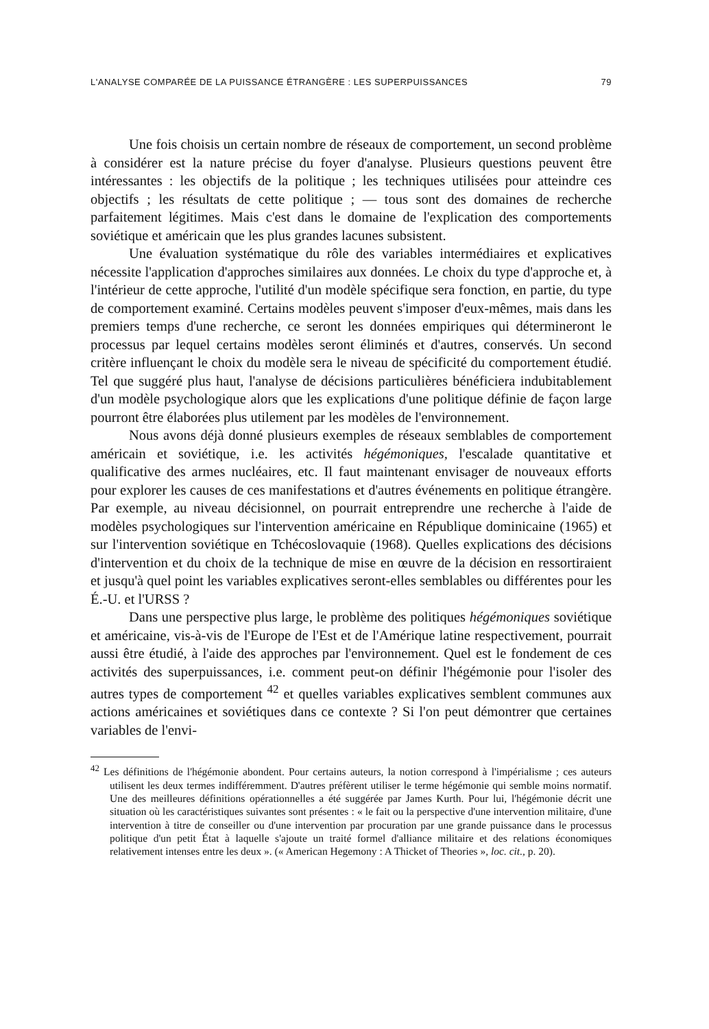L'ANALYSE COMPARÉE DE LA PUISSANCE ÉTRANGÈRE : LES SUPERPUISSANCES 79
Une fois choisis un certain nombre de réseaux de comportement, un second problème à considérer est la nature précise du foyer d'analyse. Plusieurs questions peuvent être intéressantes : les objectifs de la politique ; les techniques utilisées pour atteindre ces objectifs ; les résultats de cette politique ; — tous sont des domaines de recherche parfaitement légitimes. Mais c'est dans le domaine de l'explication des comportements soviétique et américain que les plus grandes lacunes subsistent.
Une évaluation systématique du rôle des variables intermédiaires et explicatives nécessite l'application d'approches similaires aux données. Le choix du type d'approche et, à l'intérieur de cette approche, l'utilité d'un modèle spécifique sera fonction, en partie, du type de comportement examiné. Certains modèles peuvent s'imposer d'eux-mêmes, mais dans les premiers temps d'une recherche, ce seront les données empiriques qui détermineront le processus par lequel certains modèles seront éliminés et d'autres, conservés. Un second critère influençant le choix du modèle sera le niveau de spécificité du comportement étudié. Tel que suggéré plus haut, l'analyse de décisions particulières bénéficiera indubitablement d'un modèle psychologique alors que les explications d'une politique définie de façon large pourront être élaborées plus utilement par les modèles de l'environnement.
Nous avons déjà donné plusieurs exemples de réseaux semblables de comportement américain et soviétique, i.e. les activités hégémoniques, l'escalade quantitative et qualificative des armes nucléaires, etc. Il faut maintenant envisager de nouveaux efforts pour explorer les causes de ces manifestations et d'autres événements en politique étrangère. Par exemple, au niveau décisionnel, on pourrait entreprendre une recherche à l'aide de modèles psychologiques sur l'intervention américaine en République dominicaine (1965) et sur l'intervention soviétique en Tchécoslovaquie (1968). Quelles explications des décisions d'intervention et du choix de la technique de mise en œuvre de la décision en ressortiraient et jusqu'à quel point les variables explicatives seront-elles semblables ou différentes pour les É.-U. et l'URSS ?
Dans une perspective plus large, le problème des politiques hégémoniques soviétique et américaine, vis-à-vis de l'Europe de l'Est et de l'Amérique latine respectivement, pourrait aussi être étudié, à l'aide des approches par l'environnement. Quel est le fondement de ces activités des superpuissances, i.e. comment peut-on définir l'hégémonie pour l'isoler des autres types de comportement <sup>42</sup> et quelles variables explicatives semblent communes aux actions américaines et soviétiques dans ce contexte ? Si l'on peut démontrer que certaines variables de l'envi-
<sup>42</sup> Les définitions de l'hégémonie abondent. Pour certains auteurs, la notion correspond à l'impérialisme ; ces auteurs utilisent les deux termes indifféremment. D'autres préfèrent utiliser le terme hégémonie qui semble moins normatif. Une des meilleures définitions opérationnelles a été suggérée par James Kurth. Pour lui, l'hégémonie décrit une situation où les caractéristiques suivantes sont présentes : « le fait ou la perspective d'une intervention militaire, d'une intervention à titre de conseiller ou d'une intervention par procuration par une grande puissance dans le processus politique d'un petit État à laquelle s'ajoute un traité formel d'alliance militaire et des relations économiques relativement intenses entre les deux ». (« American Hegemony : A Thicket of Theories », loc. cit., p. 20).